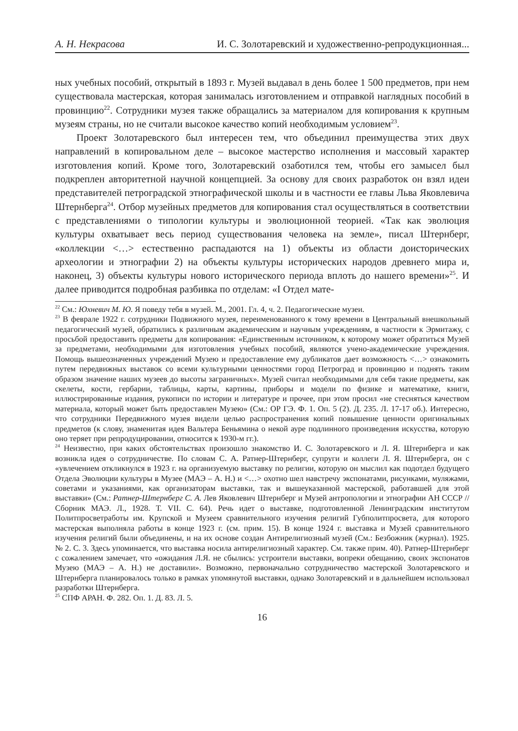А. Н. Некрасова И. С. Золотаревский и художественно-репродукционная...
ных учебных пособий, открытый в 1893 г. Музей выдавал в день более 1 500 предметов, при нем существовала мастерская, которая занималась изготовлением и отправкой наглядных пособий в провинцию<sup>22</sup>. Сотрудники музея также обращались за материалом для копирования к крупным музеям страны, но не считали высокое качество копий необходимым условием<sup>23</sup>.
Проект Золотаревского был интересен тем, что объединил преимущества этих двух направлений в копировальном деле – высокое мастерство исполнения и массовый характер изготовления копий. Кроме того, Золотаревский озаботился тем, чтобы его замысел был подкреплен авторитетной научной концепцией. За основу для своих разработок он взял идеи представителей петроградской этнографической школы и в частности ее главы Льва Яковлевича Штернберга<sup>24</sup>. Отбор музейных предметов для копирования стал осуществляться в соответствии с представлениями о типологии культуры и эволюционной теорией. «Так как эволюция культуры охватывает весь период существования человека на земле», писал Штернберг, «коллекции <…> естественно распадаются на 1) объекты из области доисторических археологии и этнографии 2) на объекты культуры исторических народов древнего мира и, наконец, 3) объекты культуры нового исторического периода вплоть до нашего времени»<sup>25</sup>. И далее приводится подробная разбивка по отделам: «I Отдел мате-
<sup>22</sup> См.: Юхневич М. Ю. Я поведу тебя в музей. М., 2001. Гл. 4, ч. 2. Педагогические музеи.
<sup>23</sup> В феврале 1922 г. сотрудники Подвижного музея, переименованного к тому времени в Центральный внешкольный педагогический музей, обратились к различным академическим и научным учреждениям, в частности к Эрмитажу, с просьбой предоставить предметы для копирования: «Единственным источником, к которому может обратиться Музей за предметами, необходимыми для изготовления учебных пособий, являются учено-академические учреждения. Помощь вышеозначенных учреждений Музею и предоставление ему дубликатов дает возможность <…> ознакомить путем передвижных выставок со всеми культурными ценностями город Петроград и провинцию и поднять таким образом значение наших музеев до высоты заграничных». Музей считал необходимыми для себя такие предметы, как скелеты, кости, гербарии, таблицы, карты, картины, приборы и модели по физике и математике, книги, иллюстрированные издания, рукописи по истории и литературе и прочее, при этом просил «не стесняться качеством материала, который может быть предоставлен Музею» (См.: ОР ГЭ. Ф. 1. Оп. 5 (2). Д. 235. Л. 17-17 об.). Интересно, что сотрудники Передвижного музея видели целью распространения копий повышение ценности оригинальных предметов (к слову, знаменитая идея Вальтера Беньямина о некой ауре подлинного произведения искусства, которую оно теряет при репродуцировании, относится к 1930-м гг.).
<sup>24</sup> Неизвестно, при каких обстоятельствах произошло знакомство И. С. Золотаревского и Л. Я. Штернберга и как возникла идея о сотрудничестве. По словам С. А. Ратнер-Штернберг, супруги и коллеги Л. Я. Штернберга, он с «увлечением откликнулся в 1923 г. на организуемую выставку по религии, которую он мыслил как подотдел будущего Отдела Эволюции культуры в Музее (МАЭ – А. Н.) и <…> охотно шел навстречу экспонатами, рисунками, муляжами, советами и указаниями, как организаторам выставки, так и вышеуказанной мастерской, работавшей для этой выставки» (См.: Ратнер-Штернберг С. А. Лев Яковлевич Штернберг и Музей антропологии и этнографии АН СССР // Сборник МАЭ. Л., 1928. Т. VII. С. 64). Речь идет о выставке, подготовленной Ленинградским институтом Политпросветработы им. Крупской и Музеем сравнительного изучения религий Губполитпросвета, для которого мастерская выполняла работы в конце 1923 г. (см. прим. 15). В конце 1924 г. выставка и Музей сравнительного изучения религий были объединены, и на их основе создан Антирелигиозный музей (См.: Безбожник (журнал). 1925. № 2. С. 3. Здесь упоминается, что выставка носила антирелигиозный характер. См. также прим. 40). Ратнер-Штернберг с сожалением замечает, что «ожидания Л.Я. не сбылись: устроители выставки, вопреки обещанию, своих экспонатов Музею (МАЭ – А. Н.) не доставили». Возможно, первоначально сотрудничество мастерской Золотаревского и Штернберга планировалось только в рамках упомянутой выставки, однако Золотаревский и в дальнейшем использовал разработки Штернберга.
<sup>25</sup> СПФ АРАН. Ф. 282. Оп. 1. Д. 83. Л. 5.
16